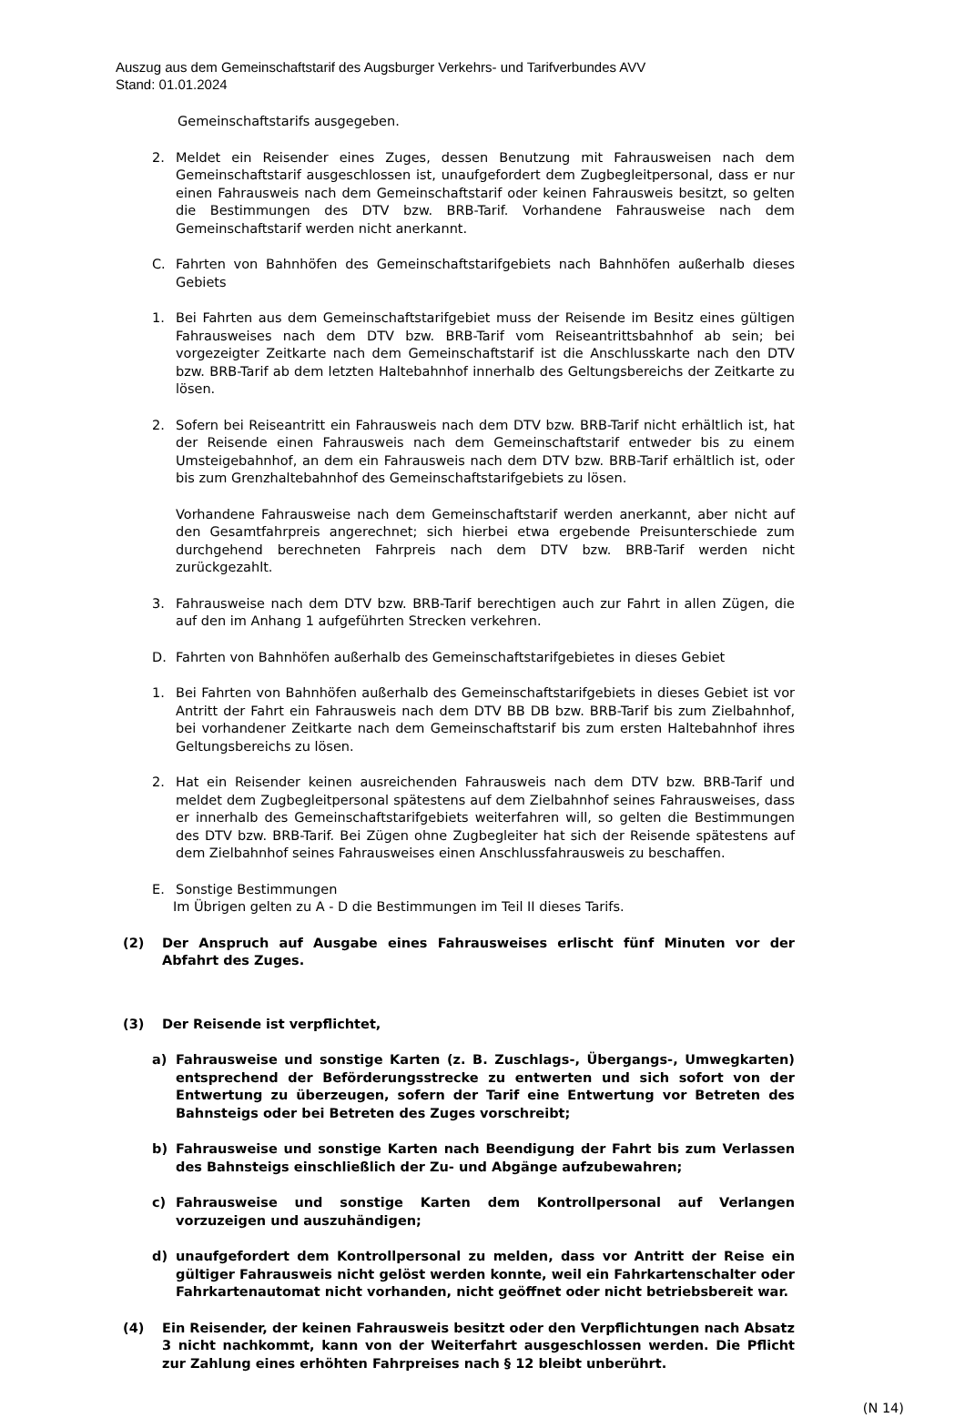Auszug aus dem Gemeinschaftstarif des Augsburger Verkehrs- und Tarifverbundes AVV
Stand: 01.01.2024
Gemeinschaftstarifs ausgegeben.
2. Meldet ein Reisender eines Zuges, dessen Benutzung mit Fahrausweisen nach dem Gemeinschaftstarif ausgeschlossen ist, unaufgefordert dem Zugbegleitpersonal, dass er nur einen Fahrausweis nach dem Gemeinschaftstarif oder keinen Fahrausweis besitzt, so gelten die Bestimmungen des DTV bzw. BRB-Tarif. Vorhandene Fahrausweise nach dem Gemeinschaftstarif werden nicht anerkannt.
C. Fahrten von Bahnhöfen des Gemeinschaftstarifgebiets nach Bahnhöfen außerhalb dieses Gebiets
1. Bei Fahrten aus dem Gemeinschaftstarifgebiet muss der Reisende im Besitz eines gültigen Fahrausweises nach dem DTV bzw. BRB-Tarif vom Reiseantrittsbahnhof ab sein; bei vorgezeigter Zeitkarte nach dem Gemeinschaftstarif ist die Anschlusskarte nach den DTV bzw. BRB-Tarif ab dem letzten Haltebahnhof innerhalb des Geltungsbereichs der Zeitkarte zu lösen.
2. Sofern bei Reiseantritt ein Fahrausweis nach dem DTV bzw. BRB-Tarif nicht erhältlich ist, hat der Reisende einen Fahrausweis nach dem Gemeinschaftstarif entweder bis zu einem Umsteigebahnhof, an dem ein Fahrausweis nach dem DTV bzw. BRB-Tarif erhältlich ist, oder bis zum Grenzhaltebahnhof des Gemeinschaftstarifgebiets zu lösen.
Vorhandene Fahrausweise nach dem Gemeinschaftstarif werden anerkannt, aber nicht auf den Gesamtfahrpreis angerechnet; sich hierbei etwa ergebende Preisunterschiede zum durchgehend berechneten Fahrpreis nach dem DTV bzw. BRB-Tarif werden nicht zurückgezahlt.
3. Fahrausweise nach dem DTV bzw. BRB-Tarif berechtigen auch zur Fahrt in allen Zügen, die auf den im Anhang 1 aufgeführten Strecken verkehren.
D. Fahrten von Bahnhöfen außerhalb des Gemeinschaftstarifgebietes in dieses Gebiet
1. Bei Fahrten von Bahnhöfen außerhalb des Gemeinschaftstarifgebiets in dieses Gebiet ist vor Antritt der Fahrt ein Fahrausweis nach dem DTV BB DB bzw. BRB-Tarif bis zum Zielbahnhof, bei vorhandener Zeitkarte nach dem Gemeinschaftstarif bis zum ersten Haltebahnhof ihres Geltungsbereichs zu lösen.
2. Hat ein Reisender keinen ausreichenden Fahrausweis nach dem DTV bzw. BRB-Tarif und meldet dem Zugbegleitpersonal spätestens auf dem Zielbahnhof seines Fahrausweises, dass er innerhalb des Gemeinschaftstarifgebiets weiterfahren will, so gelten die Bestimmungen des DTV bzw. BRB-Tarif. Bei Zügen ohne Zugbegleiter hat sich der Reisende spätestens auf dem Zielbahnhof seines Fahrausweises einen Anschlussfahrausweis zu beschaffen.
E. Sonstige Bestimmungen
Im Übrigen gelten zu A - D die Bestimmungen im Teil II dieses Tarifs.
(2) Der Anspruch auf Ausgabe eines Fahrausweises erlischt fünf Minuten vor der Abfahrt des Zuges.
(3) Der Reisende ist verpflichtet,
a) Fahrausweise und sonstige Karten (z. B. Zuschlags-, Übergangs-, Umwegkarten) entsprechend der Beförderungsstrecke zu entwerten und sich sofort von der Entwertung zu überzeugen, sofern der Tarif eine Entwertung vor Betreten des Bahnsteigs oder bei Betreten des Zuges vorschreibt;
b) Fahrausweise und sonstige Karten nach Beendigung der Fahrt bis zum Verlassen des Bahnsteigs einschließlich der Zu- und Abgänge aufzubewahren;
c) Fahrausweise und sonstige Karten dem Kontrollpersonal auf Verlangen vorzuzeigen und auszuhändigen;
d) unaufgefordert dem Kontrollpersonal zu melden, dass vor Antritt der Reise ein gültiger Fahrausweis nicht gelöst werden konnte, weil ein Fahrkartenschalter oder Fahrkartenautomat nicht vorhanden, nicht geöffnet oder nicht betriebsbereit war.
(4) Ein Reisender, der keinen Fahrausweis besitzt oder den Verpflichtungen nach Absatz 3 nicht nachkommt, kann von der Weiterfahrt ausgeschlossen werden. Die Pflicht zur Zahlung eines erhöhten Fahrpreises nach § 12 bleibt unberührt.
(N 14)